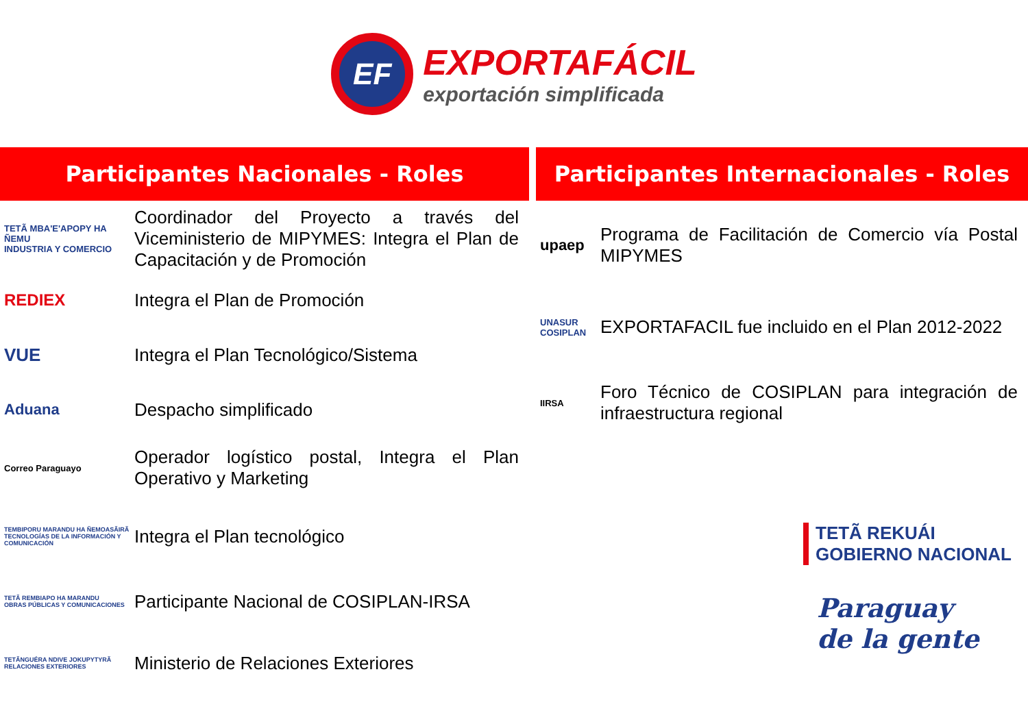EF
EXPORTAFÁCIL
exportación simplificada
Participantes Nacionales - Roles
TETÃ MBA'E'APOPY HA ÑEMU
INDUSTRIA Y COMERCIO
Coordinador del Proyecto a través del Viceministerio de MIPYMES: Integra el Plan de Capacitación y de Promoción
REDIEX Integra el Plan de Promoción
VUE
Integra el Plan Tecnológico/Sistema
Aduana
Despacho simplificado
Correo Paraguayo
Operador logístico postal, Integra el Plan Operativo y Marketing
TEMBIPORU MARANDU HA ÑEMOASÃIRÃ
TECNOLOGÍAS DE LA INFORMACIÓN Y COMUNICACIÓN
Integra el Plan tecnológico
TETÃ REMBIAPO HA MARANDU
OBRAS PÚBLICAS Y COMUNICACIONES
Participante Nacional de COSIPLAN-IRSA
TETÃNGUÉRA NDIVE JOKUPYTYRÃ
RELACIONES EXTERIORES
Ministerio de Relaciones Exteriores
Participantes Internacionales - Roles
upaep
Programa de Facilitación de Comercio vía Postal MIPYMES
UNASUR COSIPLAN
EXPORTAFACIL fue incluido en el Plan 2012-2022
IIRSA
Foro Técnico de COSIPLAN para integración de infraestructura regional
TETÃ REKUÁI
GOBIERNO NACIONAL
Paraguay
de la gente